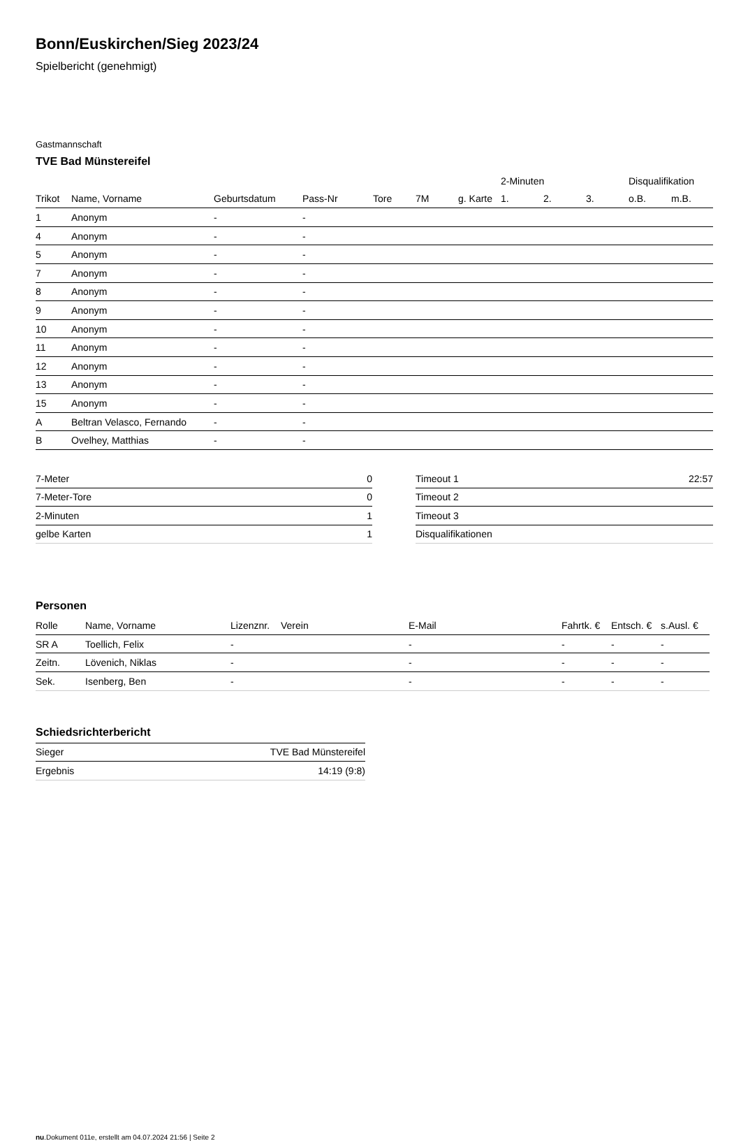Bonn/Euskirchen/Sieg 2023/24
Spielbericht (genehmigt)
Gastmannschaft
TVE Bad Münstereifel
| | | | | | | | 2-Minuten | | | Disqualifikation | |
| --- | --- | --- | --- | --- | --- | --- | --- | --- | --- | --- | --- |
| Trikot | Name, Vorname | Geburtsdatum | Pass-Nr | Tore | 7M | g. Karte | 1. | 2. | 3. | o.B. | m.B. |
| 1 | Anonym | - | - | | | | | | | | |
| 4 | Anonym | - | - | | | | | | | | |
| 5 | Anonym | - | - | | | | | | | | |
| 7 | Anonym | - | - | | | | | | | | |
| 8 | Anonym | - | - | | | | | | | | |
| 9 | Anonym | - | - | | | | | | | | |
| 10 | Anonym | - | - | | | | | | | | |
| 11 | Anonym | - | - | | | | | | | | |
| 12 | Anonym | - | - | | | | | | | | |
| 13 | Anonym | - | - | | | | | | | | |
| 15 | Anonym | - | - | | | | | | | | |
| A | Beltran Velasco, Fernando | - | - | | | | | | | | |
| B | Ovelhey, Matthias | - | - | | | | | | | | |
| 7-Meter | 0 |
| 7-Meter-Tore | 0 |
| 2-Minuten | 1 |
| gelbe Karten | 1 |
| Timeout 1 | 22:57 |
| Timeout 2 | |
| Timeout 3 | |
| Disqualifikationen | |
Personen
| Rolle | Name, Vorname | Lizenznr. | Verein | E-Mail | Fahrtk. € | Entsch. € | s.Ausl. € |
| --- | --- | --- | --- | --- | --- | --- | --- |
| SR A | Toellich, Felix | - | | - | - | - | - |
| Zeitn. | Lövenich, Niklas | - | | - | - | - | - |
| Sek. | Isenberg, Ben | - | | - | - | - | - |
Schiedsrichterbericht
| Sieger | TVE Bad Münstereifel |
| Ergebnis | 14:19 (9:8) |
nu.Dokument 011e, erstellt am 04.07.2024 21:56 | Seite 2